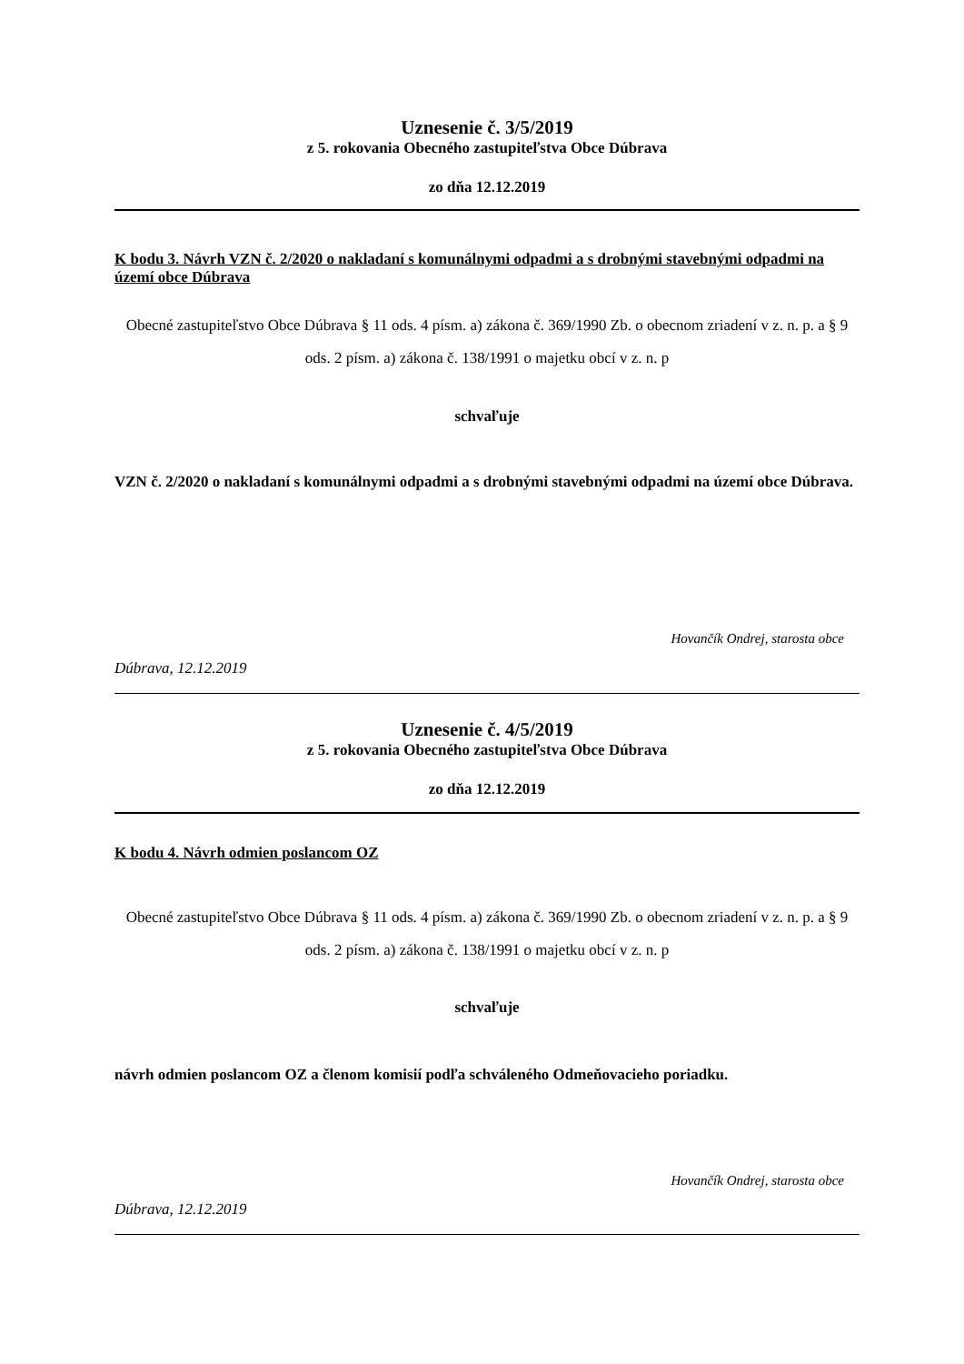Uznesenie č. 3/5/2019
z 5. rokovania Obecného zastupiteľstva Obce Dúbrava
zo dňa 12.12.2019
K bodu 3. Návrh VZN č. 2/2020 o nakladaní s komunálnymi odpadmi a s drobnými stavebnými odpadmi na území obce Dúbrava
Obecné zastupiteľstvo Obce Dúbrava § 11 ods. 4 písm. a) zákona č. 369/1990 Zb. o obecnom zriadení v z. n. p. a § 9 ods. 2 písm. a) zákona č. 138/1991 o majetku obcí v z. n. p
schvaľuje
VZN č. 2/2020 o nakladaní s komunálnymi odpadmi a s drobnými stavebnými odpadmi na území obce Dúbrava.
Hovančík Ondrej, starosta obce
Dúbrava, 12.12.2019
Uznesenie č. 4/5/2019
z 5. rokovania Obecného zastupiteľstva Obce Dúbrava
zo dňa 12.12.2019
K bodu 4. Návrh odmien poslancom OZ
Obecné zastupiteľstvo Obce Dúbrava § 11 ods. 4 písm. a) zákona č. 369/1990 Zb. o obecnom zriadení v z. n. p. a § 9 ods. 2 písm. a) zákona č. 138/1991 o majetku obcí v z. n. p
schvaľuje
návrh odmien poslancom OZ a členom komisií podľa schváleného Odmeňovacieho poriadku.
Hovančík Ondrej, starosta obce
Dúbrava, 12.12.2019